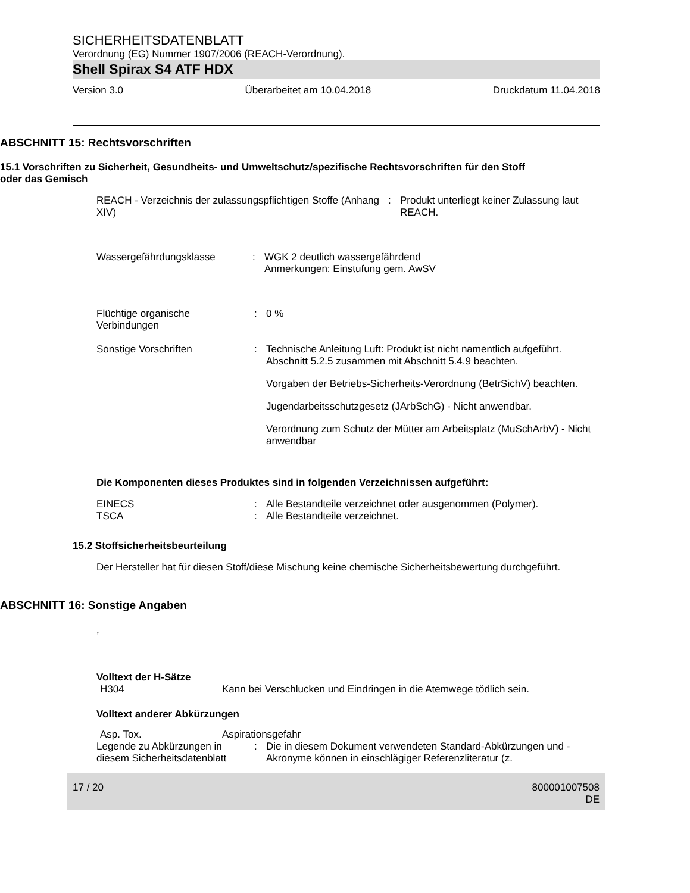SICHERHEITSDATENBLATT
Verordnung (EG) Nummer 1907/2006 (REACH-Verordnung).
Shell Spirax S4 ATF HDX
Version 3.0 Überarbeitet am 10.04.2018 Druckdatum 11.04.2018
ABSCHNITT 15: Rechtsvorschriften
15.1 Vorschriften zu Sicherheit, Gesundheits- und Umweltschutz/spezifische Rechtsvorschriften für den Stoff oder das Gemisch
REACH - Verzeichnis der zulassungspflichtigen Stoffe (Anhang XIV)
: Produkt unterliegt keiner Zulassung laut REACH.
Wassergefährdungsklasse : WGK 2 deutlich wassergefährdend
Anmerkungen: Einstufung gem. AwSV
Flüchtige organische Verbindungen
: 0 %
Sonstige Vorschriften : Technische Anleitung Luft: Produkt ist nicht namentlich aufgeführt. Abschnitt 5.2.5 zusammen mit Abschnitt 5.4.9 beachten.
Vorgaben der Betriebs-Sicherheits-Verordnung (BetrSichV) beachten.
Jugendarbeitsschutzgesetz (JArbSchG) - Nicht anwendbar.
Verordnung zum Schutz der Mütter am Arbeitsplatz (MuSchArbV) - Nicht anwendbar
Die Komponenten dieses Produktes sind in folgenden Verzeichnissen aufgeführt:
EINECS : Alle Bestandteile verzeichnet oder ausgenommen (Polymer).
TSCA : Alle Bestandteile verzeichnet.
15.2 Stoffsicherheitsbeurteilung
Der Hersteller hat für diesen Stoff/diese Mischung keine chemische Sicherheitsbewertung durchgeführt.
ABSCHNITT 16: Sonstige Angaben
,
Volltext der H-Sätze
H304 Kann bei Verschlucken und Eindringen in die Atemwege tödlich sein.
Volltext anderer Abkürzungen
Asp. Tox. Aspirationsgefahr
Legende zu Abkürzungen in diesem Sicherheitsdatenblatt
: Die in diesem Dokument verwendeten Standard-Abkürzungen und -Akronyme können in einschlägiger Referenzliteratur (z.
17 / 20 800001007508
DE